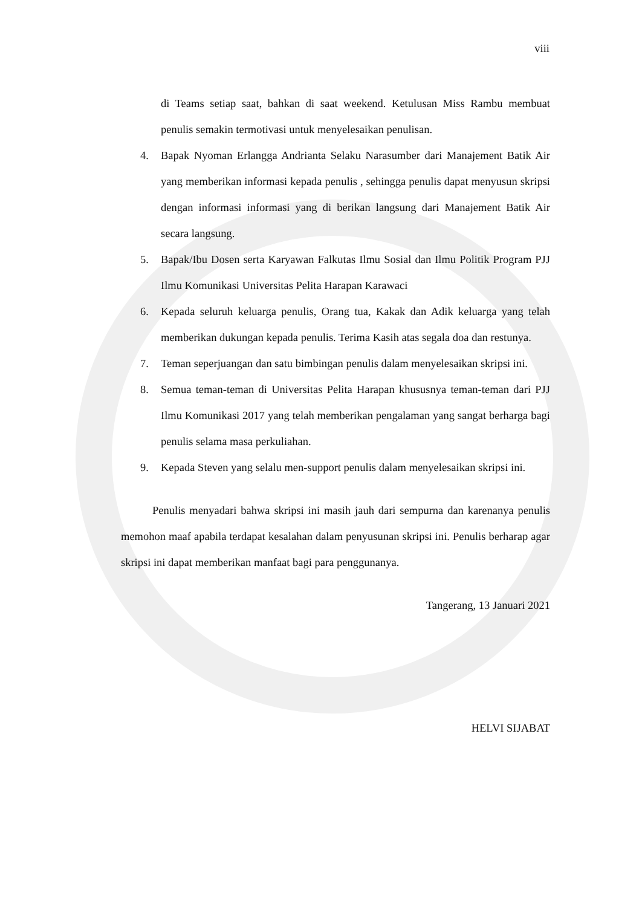viii
di Teams setiap saat, bahkan di saat weekend. Ketulusan Miss Rambu membuat penulis semakin termotivasi untuk menyelesaikan penulisan.
4. Bapak Nyoman Erlangga Andrianta Selaku Narasumber dari Manajement Batik Air yang memberikan informasi kepada penulis , sehingga penulis dapat menyusun skripsi dengan informasi informasi yang di berikan langsung dari Manajement Batik Air secara langsung.
5. Bapak/Ibu Dosen serta Karyawan Falkutas Ilmu Sosial dan Ilmu Politik Program PJJ Ilmu Komunikasi Universitas Pelita Harapan Karawaci
6. Kepada seluruh keluarga penulis, Orang tua, Kakak dan Adik keluarga yang telah memberikan dukungan kepada penulis. Terima Kasih atas segala doa dan restunya.
7. Teman seperjuangan dan satu bimbingan penulis dalam menyelesaikan skripsi ini.
8. Semua teman-teman di Universitas Pelita Harapan khususnya teman-teman dari PJJ Ilmu Komunikasi 2017 yang telah memberikan pengalaman yang sangat berharga bagi penulis selama masa perkuliahan.
9. Kepada Steven yang selalu men-support penulis dalam menyelesaikan skripsi ini.
Penulis menyadari bahwa skripsi ini masih jauh dari sempurna dan karenanya penulis memohon maaf apabila terdapat kesalahan dalam penyusunan skripsi ini. Penulis berharap agar skripsi ini dapat memberikan manfaat bagi para penggunanya.
Tangerang, 13 Januari 2021
HELVI SIJABAT